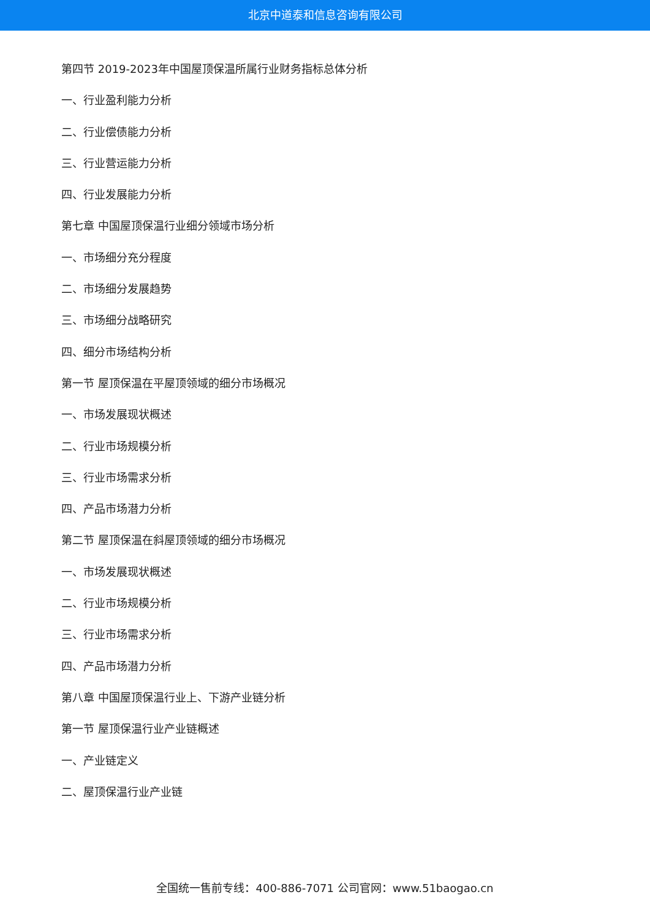北京中道泰和信息咨询有限公司
第四节 2019-2023年中国屋顶保温所属行业财务指标总体分析
一、行业盈利能力分析
二、行业偿债能力分析
三、行业营运能力分析
四、行业发展能力分析
第七章 中国屋顶保温行业细分领域市场分析
一、市场细分充分程度
二、市场细分发展趋势
三、市场细分战略研究
四、细分市场结构分析
第一节 屋顶保温在平屋顶领域的细分市场概况
一、市场发展现状概述
二、行业市场规模分析
三、行业市场需求分析
四、产品市场潜力分析
第二节 屋顶保温在斜屋顶领域的细分市场概况
一、市场发展现状概述
二、行业市场规模分析
三、行业市场需求分析
四、产品市场潜力分析
第八章 中国屋顶保温行业上、下游产业链分析
第一节 屋顶保温行业产业链概述
一、产业链定义
二、屋顶保温行业产业链
全国统一售前专线：400-886-7071 公司官网：www.51baogao.cn